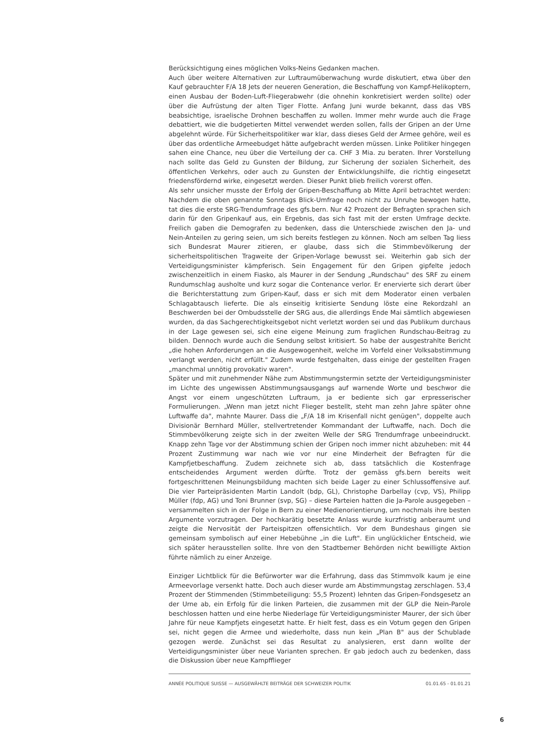Berücksichtigung eines möglichen Volks-Neins Gedanken machen.
Auch über weitere Alternativen zur Luftraumüberwachung wurde diskutiert, etwa über den Kauf gebrauchter F/A 18 Jets der neueren Generation, die Beschaffung von Kampf-Helikoptern, einen Ausbau der Boden-Luft-Fliegerabwehr (die ohnehin konkretisiert werden sollte) oder über die Aufrüstung der alten Tiger Flotte. Anfang Juni wurde bekannt, dass das VBS beabsichtige, israelische Drohnen beschaffen zu wollen. Immer mehr wurde auch die Frage debattiert, wie die budgetierten Mittel verwendet werden sollen, falls der Gripen an der Urne abgelehnt würde. Für Sicherheitspolitiker war klar, dass dieses Geld der Armee gehöre, weil es über das ordentliche Armeebudget hätte aufgebracht werden müssen. Linke Politiker hingegen sahen eine Chance, neu über die Verteilung der ca. CHF 3 Mia. zu beraten. Ihrer Vorstellung nach sollte das Geld zu Gunsten der Bildung, zur Sicherung der sozialen Sicherheit, des öffentlichen Verkehrs, oder auch zu Gunsten der Entwicklungshilfe, die richtig eingesetzt friedensfördernd wirke, eingesetzt werden. Dieser Punkt blieb freilich vorerst offen.
Als sehr unsicher musste der Erfolg der Gripen-Beschaffung ab Mitte April betrachtet werden: Nachdem die oben genannte Sonntags Blick-Umfrage noch nicht zu Unruhe bewogen hatte, tat dies die erste SRG-Trendumfrage des gfs.bern. Nur 42 Prozent der Befragten sprachen sich darin für den Gripenkauf aus, ein Ergebnis, das sich fast mit der ersten Umfrage deckte. Freilich gaben die Demografen zu bedenken, dass die Unterschiede zwischen den Ja- und Nein-Anteilen zu gering seien, um sich bereits festlegen zu können. Noch am selben Tag liess sich Bundesrat Maurer zitieren, er glaube, dass sich die Stimmbevölkerung der sicherheitspolitischen Tragweite der Gripen-Vorlage bewusst sei. Weiterhin gab sich der Verteidigungsminister kämpferisch. Sein Engagement für den Gripen gipfelte jedoch zwischenzeitlich in einem Fiasko, als Maurer in der Sendung „Rundschau" des SRF zu einem Rundumschlag ausholte und kurz sogar die Contenance verlor. Er enervierte sich derart über die Berichterstattung zum Gripen-Kauf, dass er sich mit dem Moderator einen verbalen Schlagabtausch lieferte. Die als einseitig kritisierte Sendung löste eine Rekordzahl an Beschwerden bei der Ombudsstelle der SRG aus, die allerdings Ende Mai sämtlich abgewiesen wurden, da das Sachgerechtigkeitsgebot nicht verletzt worden sei und das Publikum durchaus in der Lage gewesen sei, sich eine eigene Meinung zum fraglichen Rundschau-Beitrag zu bilden. Dennoch wurde auch die Sendung selbst kritisiert. So habe der ausgestrahlte Bericht „die hohen Anforderungen an die Ausgewogenheit, welche im Vorfeld einer Volksabstimmung verlangt werden, nicht erfüllt." Zudem wurde festgehalten, dass einige der gestellten Fragen „manchmal unnötig provokativ waren".
Später und mit zunehmender Nähe zum Abstimmungstermin setzte der Verteidigungsminister im Lichte des ungewissen Abstimmungsausgangs auf warnende Worte und beschwor die Angst vor einem ungeschützten Luftraum, ja er bediente sich gar erpresserischer Formulierungen. „Wenn man jetzt nicht Flieger bestellt, steht man zehn Jahre später ohne Luftwaffe da", mahnte Maurer. Dass die „F/A 18 im Krisenfall nicht genügen", doppelte auch Divisionär Bernhard Müller, stellvertretender Kommandant der Luftwaffe, nach. Doch die Stimmbevölkerung zeigte sich in der zweiten Welle der SRG Trendumfrage unbeeindruckt. Knapp zehn Tage vor der Abstimmung schien der Gripen noch immer nicht abzuheben: mit 44 Prozent Zustimmung war nach wie vor nur eine Minderheit der Befragten für die Kampfjetbeschaffung. Zudem zeichnete sich ab, dass tatsächlich die Kostenfrage entscheidendes Argument werden dürfte. Trotz der gemäss gfs.bern bereits weit fortgeschrittenen Meinungsbildung machten sich beide Lager zu einer Schlussoffensive auf. Die vier Parteipräsidenten Martin Landolt (bdp, GL), Christophe Darbellay (cvp, VS), Philipp Müller (fdp, AG) und Toni Brunner (svp, SG) – diese Parteien hatten die Ja-Parole ausgegeben – versammelten sich in der Folge in Bern zu einer Medienorientierung, um nochmals ihre besten Argumente vorzutragen. Der hochkarätig besetzte Anlass wurde kurzfristig anberaumt und zeigte die Nervosität der Parteispitzen offensichtlich. Vor dem Bundeshaus gingen sie gemeinsam symbolisch auf einer Hebebühne „in die Luft". Ein unglücklicher Entscheid, wie sich später herausstellen sollte. Ihre von den Stadtberner Behörden nicht bewilligte Aktion führte nämlich zu einer Anzeige.
Einziger Lichtblick für die Befürworter war die Erfahrung, dass das Stimmvolk kaum je eine Armeevorlage versenkt hatte. Doch auch dieser wurde am Abstimmungstag zerschlagen. 53,4 Prozent der Stimmenden (Stimmbeteiligung: 55,5 Prozent) lehnten das Gripen-Fondsgesetz an der Urne ab, ein Erfolg für die linken Parteien, die zusammen mit der GLP die Nein-Parole beschlossen hatten und eine herbe Niederlage für Verteidigungsminister Maurer, der sich über Jahre für neue Kampfjets eingesetzt hatte. Er hielt fest, dass es ein Votum gegen den Gripen sei, nicht gegen die Armee und wiederholte, dass nun kein „Plan B" aus der Schublade gezogen werde. Zunächst sei das Resultat zu analysieren, erst dann wollte der Verteidigungsminister über neue Varianten sprechen. Er gab jedoch auch zu bedenken, dass die Diskussion über neue Kampfflieger
ANNÉE POLITIQUE SUISSE — AUSGEWÄHLTE BEITRÄGE DER SCHWEIZER POLITIK 01.01.65 - 01.01.21
6